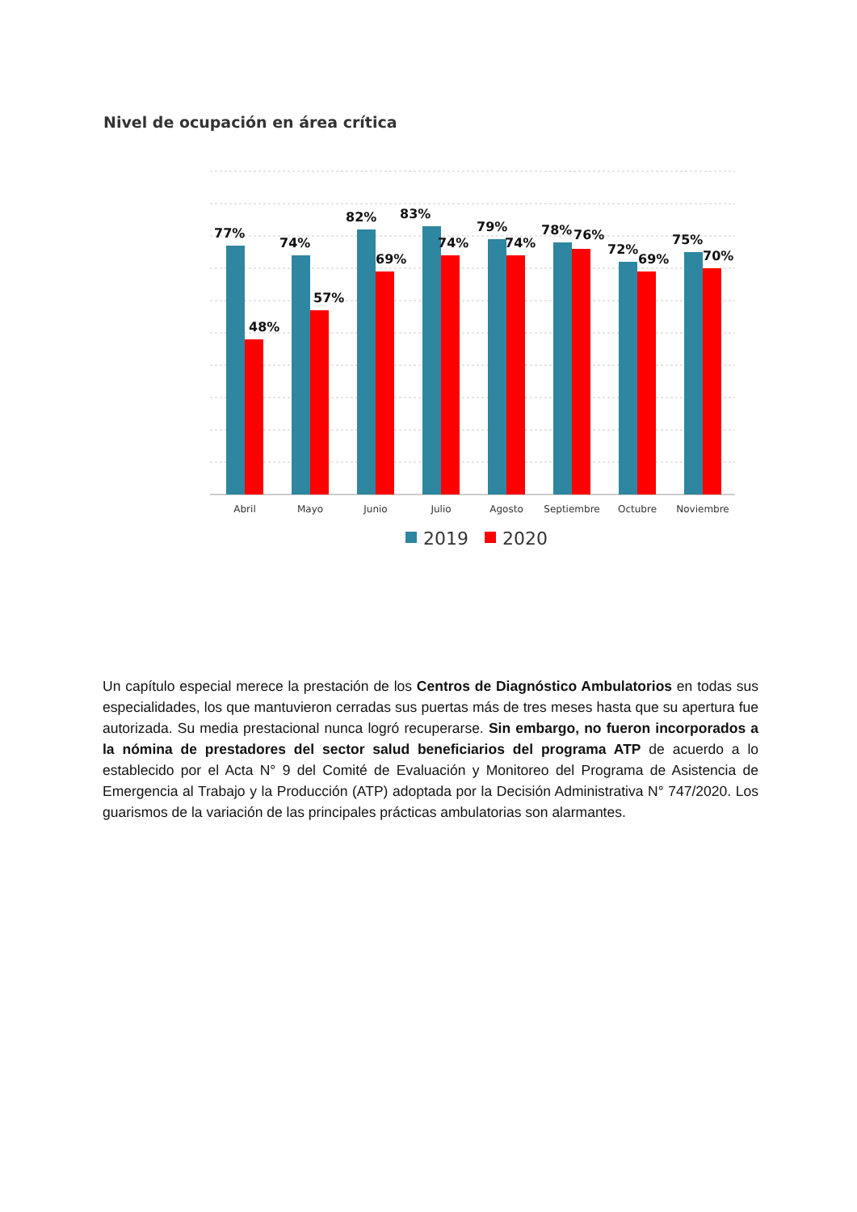Nivel de ocupación en área crítica
77%
48%
74%
57%
82%
69%
83%
74%
79%
74%
78%
76%
72%
69%
75%
70%
Abril
Mayo
Junio
Julio
Agosto
Septiembre
Octubre
Noviembre
2019
2020
Un capítulo especial merece la prestación de los Centros de Diagnóstico Ambulatorios en todas sus especialidades, los que mantuvieron cerradas sus puertas más de tres meses hasta que su apertura fue autorizada. Su media prestacional nunca logró recuperarse. Sin embargo, no fueron incorporados a la nómina de prestadores del sector salud beneficiarios del programa ATP de acuerdo a lo establecido por el Acta N° 9 del Comité de Evaluación y Monitoreo del Programa de Asistencia de Emergencia al Trabajo y la Producción (ATP) adoptada por la Decisión Administrativa N° 747/2020. Los guarismos de la variación de las principales prácticas ambulatorias son alarmantes.